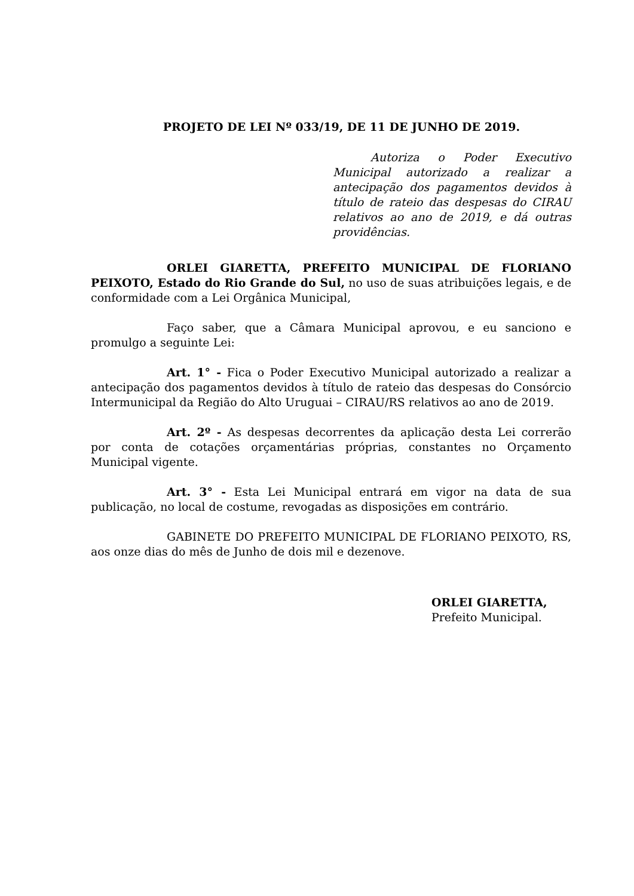PROJETO DE LEI Nº 033/19, DE 11 DE JUNHO DE 2019.
Autoriza o Poder Executivo Municipal autorizado a realizar a antecipação dos pagamentos devidos à título de rateio das despesas do CIRAU relativos ao ano de 2019, e dá outras providências.
ORLEI GIARETTA, PREFEITO MUNICIPAL DE FLORIANO PEIXOTO, Estado do Rio Grande do Sul, no uso de suas atribuições legais, e de conformidade com a Lei Orgânica Municipal,
Faço saber, que a Câmara Municipal aprovou, e eu sanciono e promulgo a seguinte Lei:
Art. 1° - Fica o Poder Executivo Municipal autorizado a realizar a antecipação dos pagamentos devidos à título de rateio das despesas do Consórcio Intermunicipal da Região do Alto Uruguai – CIRAU/RS relativos ao ano de 2019.
Art. 2º - As despesas decorrentes da aplicação desta Lei correrão por conta de cotações orçamentárias próprias, constantes no Orçamento Municipal vigente.
Art. 3° - Esta Lei Municipal entrará em vigor na data de sua publicação, no local de costume, revogadas as disposições em contrário.
GABINETE DO PREFEITO MUNICIPAL DE FLORIANO PEIXOTO, RS, aos onze dias do mês de Junho de dois mil e dezenove.
ORLEI GIARETTA,
Prefeito Municipal.